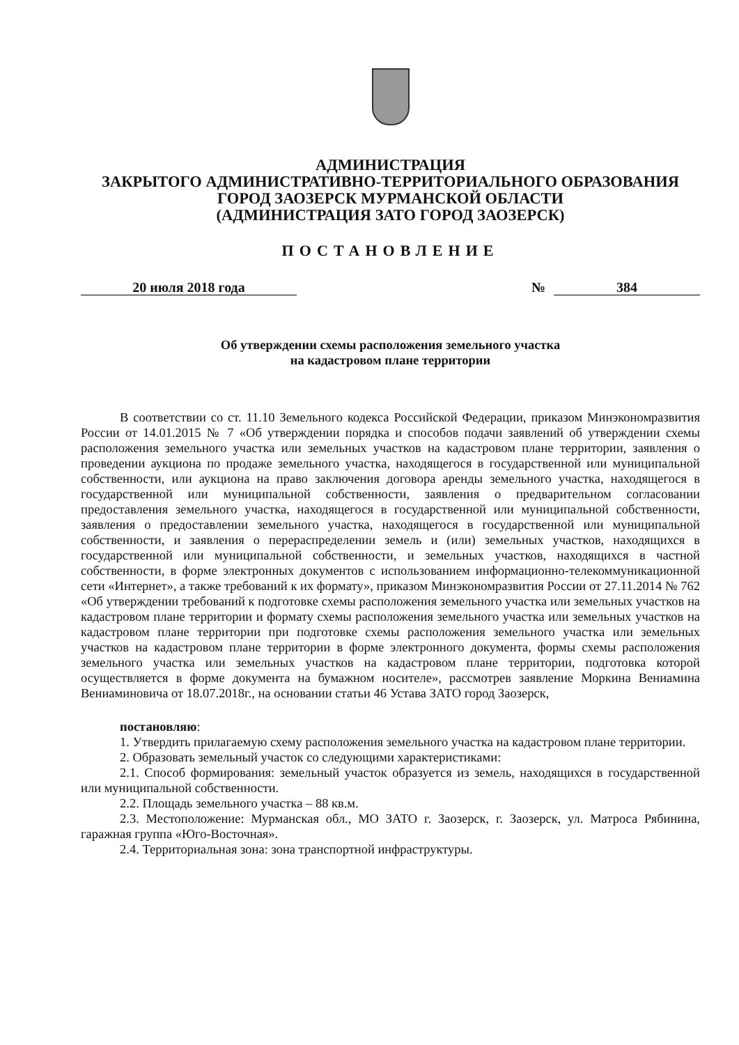АДМИНИСТРАЦИЯ
ЗАКРЫТОГО АДМИНИСТРАТИВНО-ТЕРРИТОРИАЛЬНОГО ОБРАЗОВАНИЯ
ГОРОД ЗАОЗЕРСК МУРМАНСКОЙ ОБЛАСТИ
(АДМИНИСТРАЦИЯ ЗАТО ГОРОД ЗАОЗЕРСК)
ПОСТАНОВЛЕНИЕ
20 июля 2018 года № 384
Об утверждении схемы расположения земельного участка
на кадастровом плане территории
В соответствии со ст. 11.10 Земельного кодекса Российской Федерации, приказом Минэкономразвития России от 14.01.2015 № 7 «Об утверждении порядка и способов подачи заявлений об утверждении схемы расположения земельного участка или земельных участков на кадастровом плане территории, заявления о проведении аукциона по продаже земельного участка, находящегося в государственной или муниципальной собственности, или аукциона на право заключения договора аренды земельного участка, находящегося в государственной или муниципальной собственности, заявления о предварительном согласовании предоставления земельного участка, находящегося в государственной или муниципальной собственности, заявления о предоставлении земельного участка, находящегося в государственной или муниципальной собственности, и заявления о перераспределении земель и (или) земельных участков, находящихся в государственной или муниципальной собственности, и земельных участков, находящихся в частной собственности, в форме электронных документов с использованием информационно-телекоммуникационной сети «Интернет», а также требований к их формату», приказом Минэкономразвития России от 27.11.2014 № 762 «Об утверждении требований к подготовке схемы расположения земельного участка или земельных участков на кадастровом плане территории и формату схемы расположения земельного участка или земельных участков на кадастровом плане территории при подготовке схемы расположения земельного участка или земельных участков на кадастровом плане территории в форме электронного документа, формы схемы расположения земельного участка или земельных участков на кадастровом плане территории, подготовка которой осуществляется в форме документа на бумажном носителе», рассмотрев заявление Моркина Вениамина Вениаминовича от 18.07.2018г., на основании статьи 46 Устава ЗАТО город Заозерск,
постановляю:
1. Утвердить прилагаемую схему расположения земельного участка на кадастровом плане территории.
2. Образовать земельный участок со следующими характеристиками:
2.1. Способ формирования: земельный участок образуется из земель, находящихся в государственной или муниципальной собственности.
2.2. Площадь земельного участка – 88 кв.м.
2.3. Местоположение: Мурманская обл., МО ЗАТО г. Заозерск, г. Заозерск, ул. Матроса Рябинина, гаражная группа «Юго-Восточная».
2.4. Территориальная зона: зона транспортной инфраструктуры.